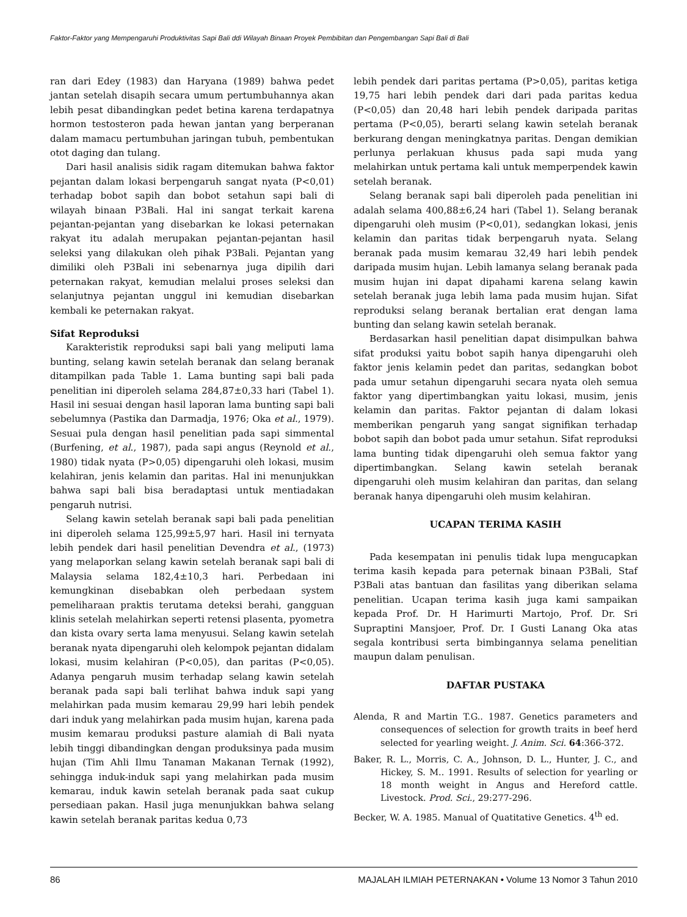Faktor-Faktor yang Mempengaruhi Produktivitas Sapi Bali ddi Wilayah Binaan Proyek Pembibitan dan Pengembangan Sapi Bali di Bali
ran dari Edey (1983) dan Haryana (1989) bahwa pedet jantan setelah disapih secara umum pertumbuhannya akan lebih pesat dibandingkan pedet betina karena terdapatnya hormon testosteron pada hewan jantan yang berperanan dalam mamacu pertumbuhan jaringan tubuh, pembentukan otot daging dan tulang.
Dari hasil analisis sidik ragam ditemukan bahwa faktor pejantan dalam lokasi berpengaruh sangat nyata (P<0,01) terhadap bobot sapih dan bobot setahun sapi bali di wilayah binaan P3Bali. Hal ini sangat terkait karena pejantan-pejantan yang disebarkan ke lokasi peternakan rakyat itu adalah merupakan pejantan-pejantan hasil seleksi yang dilakukan oleh pihak P3Bali. Pejantan yang dimiliki oleh P3Bali ini sebenarnya juga dipilih dari peternakan rakyat, kemudian melalui proses seleksi dan selanjutnya pejantan unggul ini kemudian disebarkan kembali ke peternakan rakyat.
Sifat Reproduksi
Karakteristik reproduksi sapi bali yang meliputi lama bunting, selang kawin setelah beranak dan selang beranak ditampilkan pada Table 1. Lama bunting sapi bali pada penelitian ini diperoleh selama 284,87±0,33 hari (Tabel 1). Hasil ini sesuai dengan hasil laporan lama bunting sapi bali sebelumnya (Pastika dan Darmadja, 1976; Oka et al., 1979). Sesuai pula dengan hasil penelitian pada sapi simmental (Burfening, et al., 1987), pada sapi angus (Reynold et al., 1980) tidak nyata (P>0,05) dipengaruhi oleh lokasi, musim kelahiran, jenis kelamin dan paritas. Hal ini menunjukkan bahwa sapi bali bisa beradaptasi untuk mentiadakan pengaruh nutrisi.
Selang kawin setelah beranak sapi bali pada penelitian ini diperoleh selama 125,99±5,97 hari. Hasil ini ternyata lebih pendek dari hasil penelitian Devendra et al., (1973) yang melaporkan selang kawin setelah beranak sapi bali di Malaysia selama 182,4±10,3 hari. Perbedaan ini kemungkinan disebabkan oleh perbedaan system pemeliharaan praktis terutama deteksi berahi, gangguan klinis setelah melahirkan seperti retensi plasenta, pyometra dan kista ovary serta lama menyusui. Selang kawin setelah beranak nyata dipengaruhi oleh kelompok pejantan didalam lokasi, musim kelahiran (P<0,05), dan paritas (P<0,05). Adanya pengaruh musim terhadap selang kawin setelah beranak pada sapi bali terlihat bahwa induk sapi yang melahirkan pada musim kemarau 29,99 hari lebih pendek dari induk yang melahirkan pada musim hujan, karena pada musim kemarau produksi pasture alamiah di Bali nyata lebih tinggi dibandingkan dengan produksinya pada musim hujan (Tim Ahli Ilmu Tanaman Makanan Ternak (1992), sehingga induk-induk sapi yang melahirkan pada musim kemarau, induk kawin setelah beranak pada saat cukup persediaan pakan. Hasil juga menunjukkan bahwa selang kawin setelah beranak paritas kedua 0,73
lebih pendek dari paritas pertama (P>0,05), paritas ketiga 19,75 hari lebih pendek dari dari pada paritas kedua (P<0,05) dan 20,48 hari lebih pendek daripada paritas pertama (P<0,05), berarti selang kawin setelah beranak berkurang dengan meningkatnya paritas. Dengan demikian perlunya perlakuan khusus pada sapi muda yang melahirkan untuk pertama kali untuk memperpendek kawin setelah beranak.
Selang beranak sapi bali diperoleh pada penelitian ini adalah selama 400,88±6,24 hari (Tabel 1). Selang beranak dipengaruhi oleh musim (P<0,01), sedangkan lokasi, jenis kelamin dan paritas tidak berpengaruh nyata. Selang beranak pada musim kemarau 32,49 hari lebih pendek daripada musim hujan. Lebih lamanya selang beranak pada musim hujan ini dapat dipahami karena selang kawin setelah beranak juga lebih lama pada musim hujan. Sifat reproduksi selang beranak bertalian erat dengan lama bunting dan selang kawin setelah beranak.
Berdasarkan hasil penelitian dapat disimpulkan bahwa sifat produksi yaitu bobot sapih hanya dipengaruhi oleh faktor jenis kelamin pedet dan paritas, sedangkan bobot pada umur setahun dipengaruhi secara nyata oleh semua faktor yang dipertimbangkan yaitu lokasi, musim, jenis kelamin dan paritas. Faktor pejantan di dalam lokasi memberikan pengaruh yang sangat signifikan terhadap bobot sapih dan bobot pada umur setahun. Sifat reproduksi lama bunting tidak dipengaruhi oleh semua faktor yang dipertimbangkan. Selang kawin setelah beranak dipengaruhi oleh musim kelahiran dan paritas, dan selang beranak hanya dipengaruhi oleh musim kelahiran.
UCAPAN TERIMA KASIH
Pada kesempatan ini penulis tidak lupa mengucapkan terima kasih kepada para peternak binaan P3Bali, Staf P3Bali atas bantuan dan fasilitas yang diberikan selama penelitian. Ucapan terima kasih juga kami sampaikan kepada Prof. Dr. H Harimurti Martojo, Prof. Dr. Sri Supraptini Mansjoer, Prof. Dr. I Gusti Lanang Oka atas segala kontribusi serta bimbingannya selama penelitian maupun dalam penulisan.
DAFTAR PUSTAKA
Alenda, R and Martin T.G.. 1987. Genetics parameters and consequences of selection for growth traits in beef herd selected for yearling weight. J. Anim. Sci. 64:366-372.
Baker, R. L., Morris, C. A., Johnson, D. L., Hunter, J. C., and Hickey, S. M.. 1991. Results of selection for yearling or 18 month weight in Angus and Hereford cattle. Livestock. Prod. Sci., 29:277-296.
Becker, W. A. 1985. Manual of Quatitative Genetics. 4<sup>th</sup> ed.
86 MAJALAH ILMIAH PETERNAKAN • Volume 13 Nomor 3 Tahun 2010